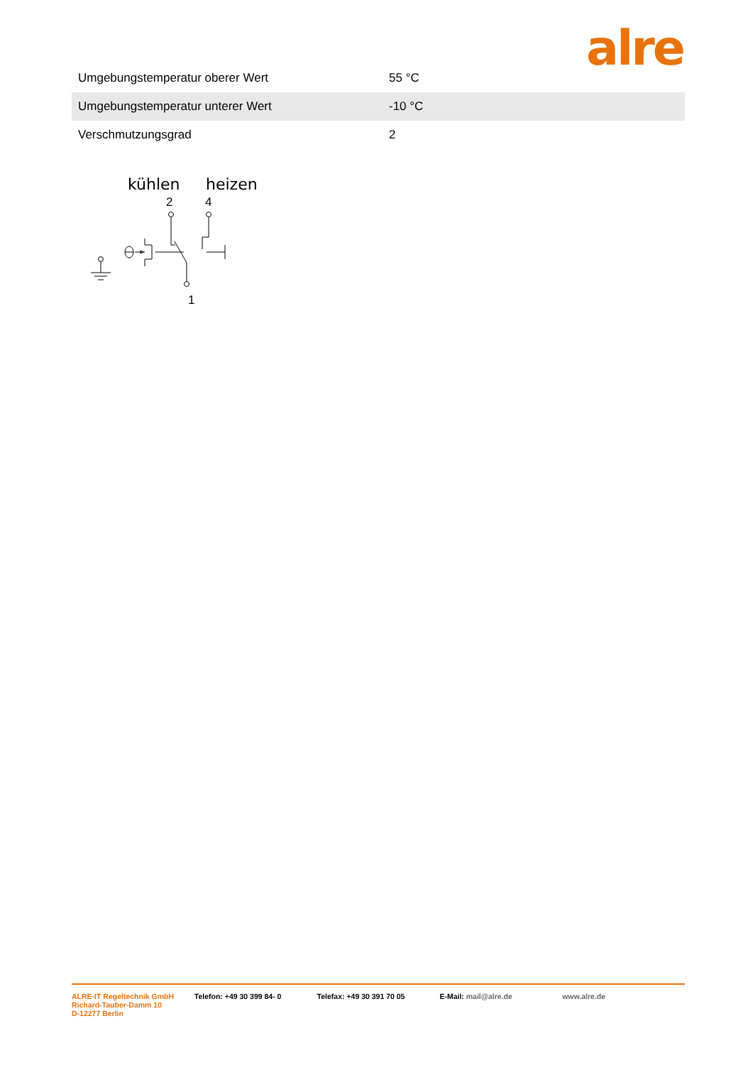alre
| Umgebungstemperatur oberer Wert | 55 °C |
| Umgebungstemperatur unterer Wert | -10 °C |
| Verschmutzungsgrad | 2 |
kühlen
heizen
2
4
1
ALRE-IT Regeltechnik GmbH
Richard-Tauber-Damm 10
D-12277 Berlin
Telefon: +49 30 399 84- 0 Telefax: +49 30 391 70 05 E-Mail: mail@alre.de www.alre.de